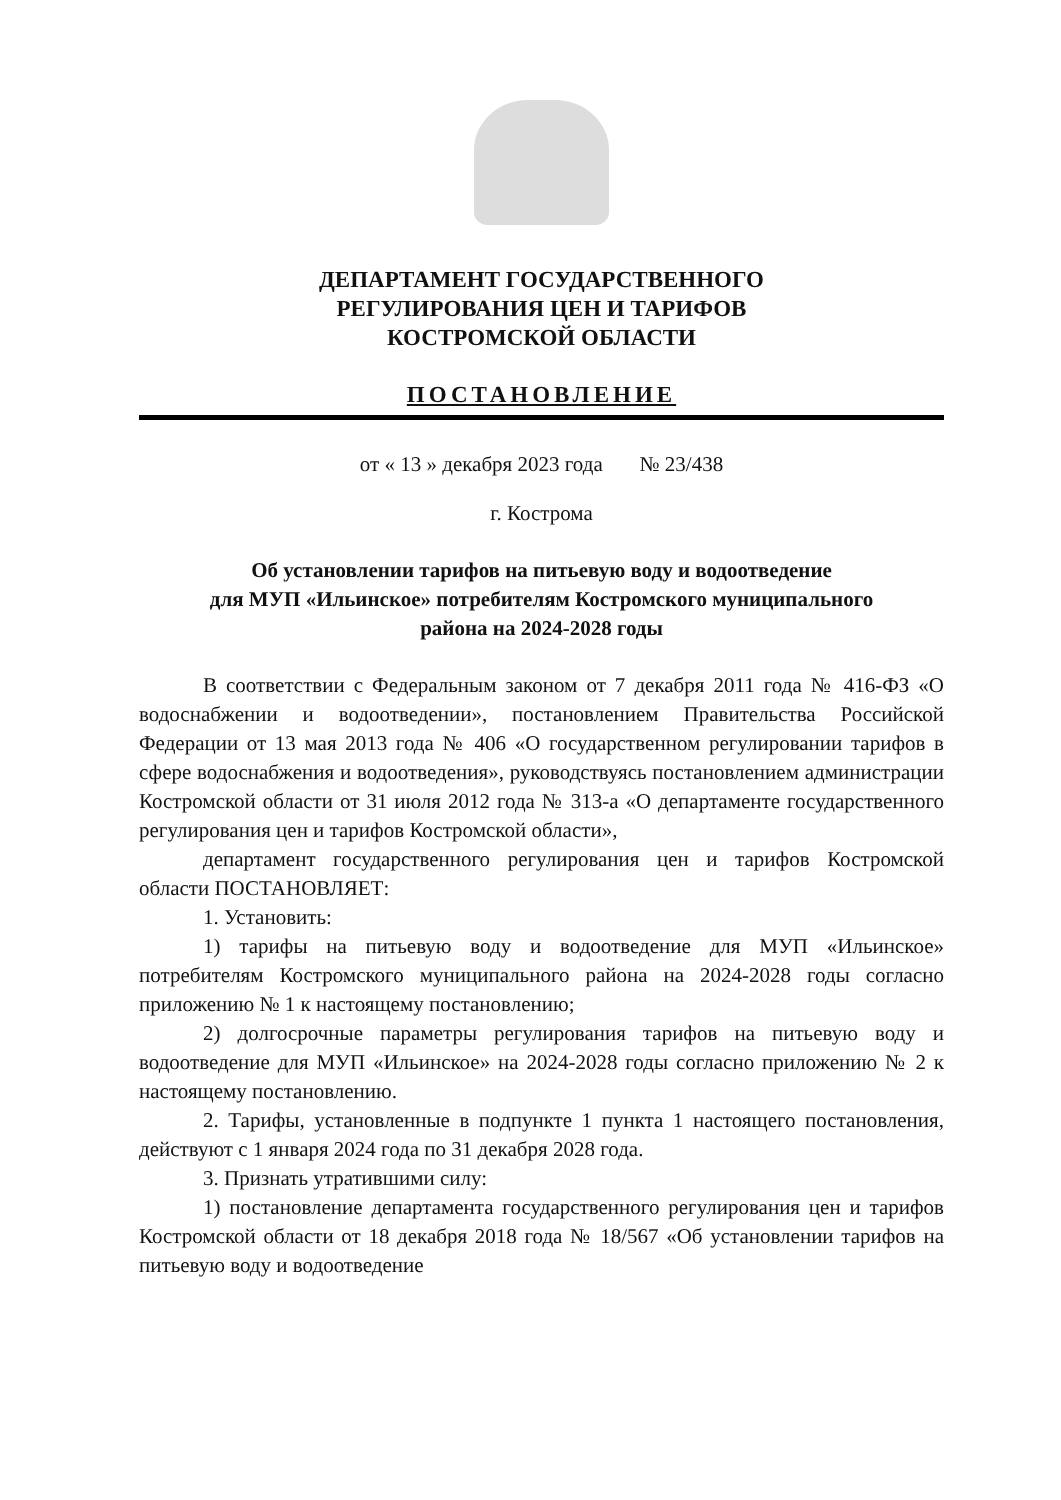ДЕПАРТАМЕНТ ГОСУДАРСТВЕННОГО
РЕГУЛИРОВАНИЯ ЦЕН И ТАРИФОВ
КОСТРОМСКОЙ ОБЛАСТИ
ПОСТАНОВЛЕНИЕ
от « 13 » декабря 2023 года № 23/438
г. Кострома
Об установлении тарифов на питьевую воду и водоотведение
для МУП «Ильинское» потребителям Костромского муниципального
района на 2024-2028 годы
В соответствии с Федеральным законом от 7 декабря 2011 года № 416-ФЗ «О водоснабжении и водоотведении», постановлением Правительства Российской Федерации от 13 мая 2013 года № 406 «О государственном регулировании тарифов в сфере водоснабжения и водоотведения», руководствуясь постановлением администрации Костромской области от 31 июля 2012 года № 313-а «О департаменте государственного регулирования цен и тарифов Костромской области»,
департамент государственного регулирования цен и тарифов Костромской области ПОСТАНОВЛЯЕТ:
1. Установить:
1) тарифы на питьевую воду и водоотведение для МУП «Ильинское» потребителям Костромского муниципального района на 2024-2028 годы согласно приложению № 1 к настоящему постановлению;
2) долгосрочные параметры регулирования тарифов на питьевую воду и водоотведение для МУП «Ильинское» на 2024-2028 годы согласно приложению № 2 к настоящему постановлению.
2. Тарифы, установленные в подпункте 1 пункта 1 настоящего постановления, действуют с 1 января 2024 года по 31 декабря 2028 года.
3. Признать утратившими силу:
1) постановление департамента государственного регулирования цен и тарифов Костромской области от 18 декабря 2018 года № 18/567 «Об установлении тарифов на питьевую воду и водоотведение